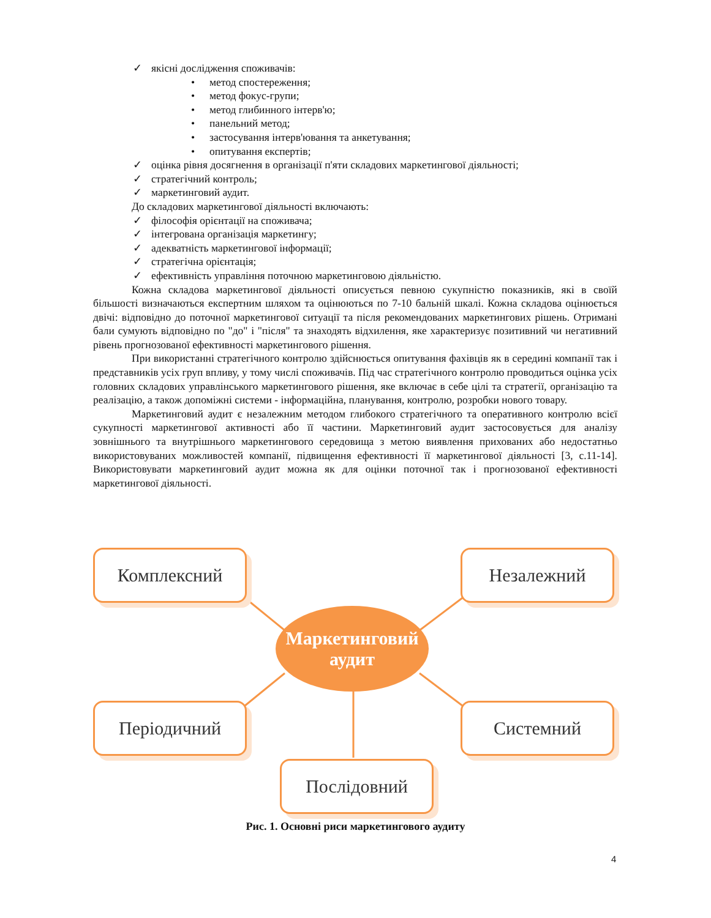✓ якісні дослідження споживачів:
• метод спостереження;
• метод фокус-групи;
• метод глибинного інтерв'ю;
• панельний метод;
• застосування інтерв'ювання та анкетування;
• опитування експертів;
✓ оцінка рівня досягнення в організації п'яти складових маркетингової діяльності;
✓ стратегічний контроль;
✓ маркетинговий аудит.
До складових маркетингової діяльності включають:
✓ філософія орієнтації на споживача;
✓ інтегрована організація маркетингу;
✓ адекватність маркетингової інформації;
✓ стратегічна орієнтація;
✓ ефективність управління поточною маркетинговою діяльністю.
Кожна складова маркетингової діяльності описується певною сукупністю показників, які в своїй більшості визначаються експертним шляхом та оцінюються по 7-10 бальній шкалі. Кожна складова оцінюється двічі: відповідно до поточної маркетингової ситуації та після рекомендованих маркетингових рішень. Отримані бали сумують відповідно по "до" і "після" та знаходять відхилення, яке характеризує позитивний чи негативний рівень прогнозованої ефективності маркетингового рішення.
При використанні стратегічного контролю здійснюється опитування фахівців як в середині компанії так і представників усіх груп впливу, у тому числі споживачів. Під час стратегічного контролю проводиться оцінка усіх головних складових управлінського маркетингового рішення, яке включає в себе цілі та стратегії, організацію та реалізацію, а також допоміжні системи - інформаційна, планування, контролю, розробки нового товару.
Маркетинговий аудит є незалежним методом глибокого стратегічного та оперативного контролю всієї сукупності маркетингової активності або її частини. Маркетинговий аудит застосовується для аналізу зовнішнього та внутрішнього маркетингового середовища з метою виявлення прихованих або недостатньо використовуваних можливостей компанії, підвищення ефективності її маркетингової діяльності [3, с.11-14]. Використовувати маркетинговий аудит можна як для оцінки поточної так і прогнозованої ефективності маркетингової діяльності.
Комплексний Незалежний
Маркетинговий
аудит
Періодичний Системний
Послідовний
Рис. 1. Основні риси маркетингового аудиту
4